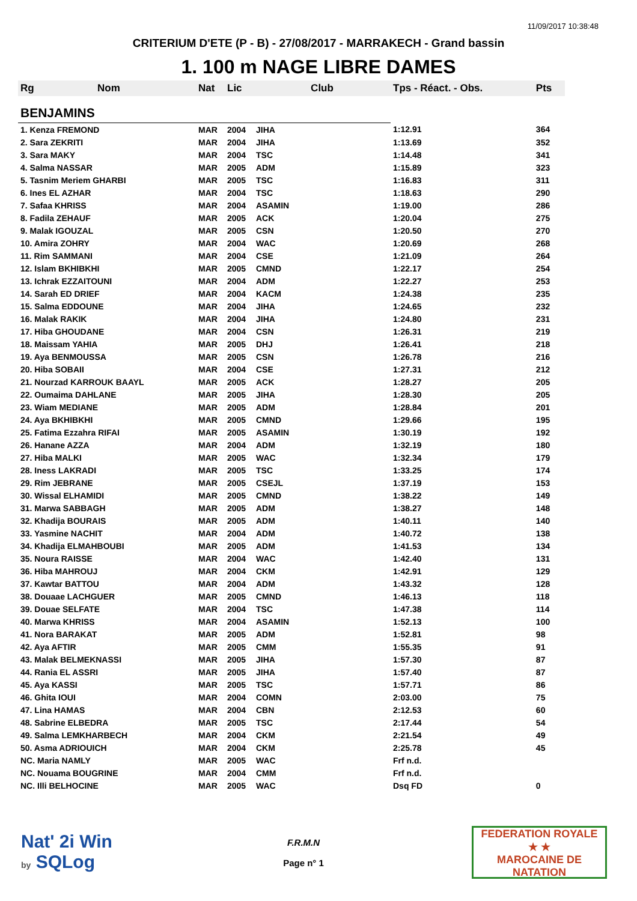11/09/2017 10:38:48
CRITERIUM D'ETE (P - B) - 27/08/2017 - MARRAKECH - Grand bassin
1. 100 m NAGE LIBRE DAMES
| Rg | Nom | Nat | Lic | Club | Tps - Réact. - Obs. | Pts |
| --- | --- | --- | --- | --- | --- | --- |
| BENJAMINS | | | | | | |
| 1. Kenza FREMOND | | MAR | 2004 | JIHA | 1:12.91 | 364 |
| 2. Sara ZEKRITI | | MAR | 2004 | JIHA | 1:13.69 | 352 |
| 3. Sara MAKY | | MAR | 2004 | TSC | 1:14.48 | 341 |
| 4. Salma NASSAR | | MAR | 2005 | ADM | 1:15.89 | 323 |
| 5. Tasnim Meriem GHARBI | | MAR | 2005 | TSC | 1:16.83 | 311 |
| 6. Ines EL AZHAR | | MAR | 2004 | TSC | 1:18.63 | 290 |
| 7. Safaa KHRISS | | MAR | 2004 | ASAMIN | 1:19.00 | 286 |
| 8. Fadila ZEHAUF | | MAR | 2005 | ACK | 1:20.04 | 275 |
| 9. Malak IGOUZAL | | MAR | 2005 | CSN | 1:20.50 | 270 |
| 10. Amira ZOHRY | | MAR | 2004 | WAC | 1:20.69 | 268 |
| 11. Rim SAMMANI | | MAR | 2004 | CSE | 1:21.09 | 264 |
| 12. Islam BKHIBKHI | | MAR | 2005 | CMND | 1:22.17 | 254 |
| 13. Ichrak EZZAITOUNI | | MAR | 2004 | ADM | 1:22.27 | 253 |
| 14. Sarah ED DRIEF | | MAR | 2004 | KACM | 1:24.38 | 235 |
| 15. Salma EDDOUNE | | MAR | 2004 | JIHA | 1:24.65 | 232 |
| 16. Malak RAKIK | | MAR | 2004 | JIHA | 1:24.80 | 231 |
| 17. Hiba GHOUDANE | | MAR | 2004 | CSN | 1:26.31 | 219 |
| 18. Maissam YAHIA | | MAR | 2005 | DHJ | 1:26.41 | 218 |
| 19. Aya BENMOUSSA | | MAR | 2005 | CSN | 1:26.78 | 216 |
| 20. Hiba SOBAII | | MAR | 2004 | CSE | 1:27.31 | 212 |
| 21. Nourzad KARROUK BAAYL | | MAR | 2005 | ACK | 1:28.27 | 205 |
| 22. Oumaima DAHLANE | | MAR | 2005 | JIHA | 1:28.30 | 205 |
| 23. Wiam MEDIANE | | MAR | 2005 | ADM | 1:28.84 | 201 |
| 24. Aya BKHIBKHI | | MAR | 2005 | CMND | 1:29.66 | 195 |
| 25. Fatima Ezzahra RIFAI | | MAR | 2005 | ASAMIN | 1:30.19 | 192 |
| 26. Hanane AZZA | | MAR | 2004 | ADM | 1:32.19 | 180 |
| 27. Hiba MALKI | | MAR | 2005 | WAC | 1:32.34 | 179 |
| 28. Iness LAKRADI | | MAR | 2005 | TSC | 1:33.25 | 174 |
| 29. Rim JEBRANE | | MAR | 2005 | CSEJL | 1:37.19 | 153 |
| 30. Wissal ELHAMIDI | | MAR | 2005 | CMND | 1:38.22 | 149 |
| 31. Marwa SABBAGH | | MAR | 2005 | ADM | 1:38.27 | 148 |
| 32. Khadija BOURAIS | | MAR | 2005 | ADM | 1:40.11 | 140 |
| 33. Yasmine NACHIT | | MAR | 2004 | ADM | 1:40.72 | 138 |
| 34. Khadija ELMAHBOUBI | | MAR | 2005 | ADM | 1:41.53 | 134 |
| 35. Noura RAISSE | | MAR | 2004 | WAC | 1:42.40 | 131 |
| 36. Hiba MAHROUJ | | MAR | 2004 | CKM | 1:42.91 | 129 |
| 37. Kawtar BATTOU | | MAR | 2004 | ADM | 1:43.32 | 128 |
| 38. Douaae LACHGUER | | MAR | 2005 | CMND | 1:46.13 | 118 |
| 39. Douae SELFATE | | MAR | 2004 | TSC | 1:47.38 | 114 |
| 40. Marwa KHRISS | | MAR | 2004 | ASAMIN | 1:52.13 | 100 |
| 41. Nora BARAKAT | | MAR | 2005 | ADM | 1:52.81 | 98 |
| 42. Aya AFTIR | | MAR | 2005 | CMM | 1:55.35 | 91 |
| 43. Malak BELMEKNASSI | | MAR | 2005 | JIHA | 1:57.30 | 87 |
| 44. Rania EL ASSRI | | MAR | 2005 | JIHA | 1:57.40 | 87 |
| 45. Aya KASSI | | MAR | 2005 | TSC | 1:57.71 | 86 |
| 46. Ghita IOUI | | MAR | 2004 | COMN | 2:03.00 | 75 |
| 47. Lina HAMAS | | MAR | 2004 | CBN | 2:12.53 | 60 |
| 48. Sabrine ELBEDRA | | MAR | 2005 | TSC | 2:17.44 | 54 |
| 49. Salma LEMKHARBECH | | MAR | 2004 | CKM | 2:21.54 | 49 |
| 50. Asma ADRIOUICH | | MAR | 2004 | CKM | 2:25.78 | 45 |
| NC. Maria NAMLY | | MAR | 2005 | WAC | Frf n.d. | |
| NC. Nouama BOUGRINE | | MAR | 2004 | CMM | Frf n.d. | |
| NC. Illi BELHOCINE | | MAR | 2005 | WAC | Dsq FD | 0 |
Nat' 2i Win
by SQLog
F.R.M.N
Page n° 1
FEDERATION ROYALE
★ ★
MAROCAINE DE NATATION